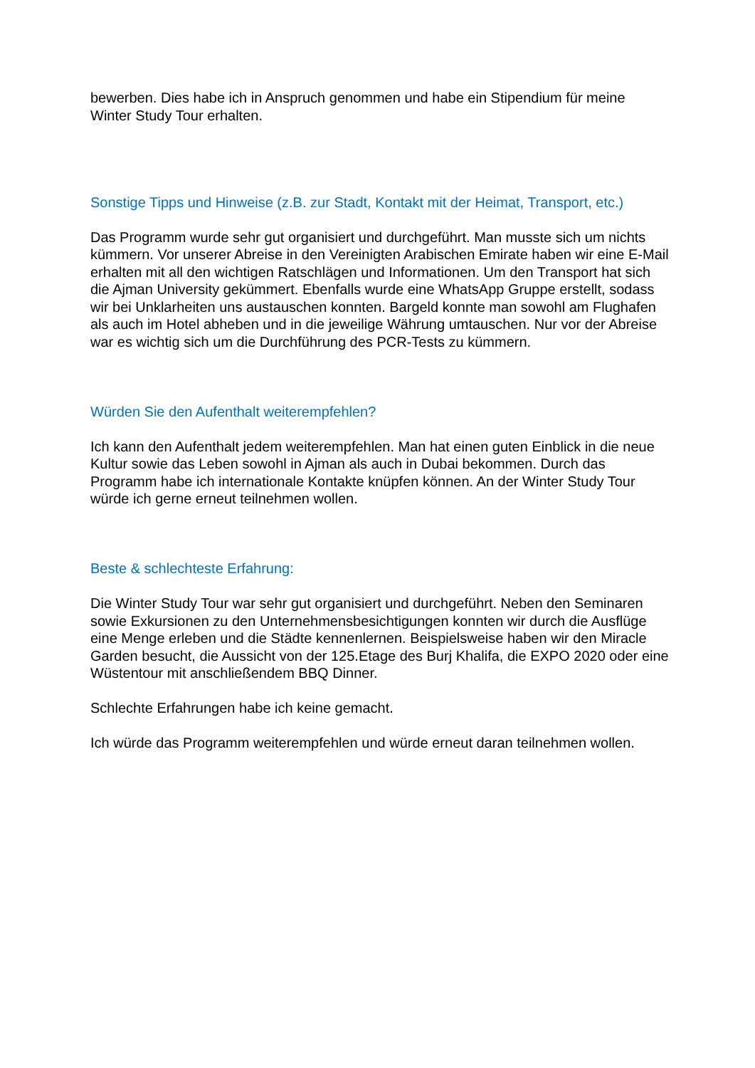bewerben. Dies habe ich in Anspruch genommen und habe ein Stipendium für meine Winter Study Tour erhalten.
Sonstige Tipps und Hinweise (z.B. zur Stadt, Kontakt mit der Heimat, Transport, etc.)
Das Programm wurde sehr gut organisiert und durchgeführt. Man musste sich um nichts kümmern. Vor unserer Abreise in den Vereinigten Arabischen Emirate haben wir eine E-Mail erhalten mit all den wichtigen Ratschlägen und Informationen. Um den Transport hat sich die Ajman University gekümmert. Ebenfalls wurde eine WhatsApp Gruppe erstellt, sodass wir bei Unklarheiten uns austauschen konnten. Bargeld konnte man sowohl am Flughafen als auch im Hotel abheben und in die jeweilige Währung umtauschen. Nur vor der Abreise war es wichtig sich um die Durchführung des PCR-Tests zu kümmern.
Würden Sie den Aufenthalt weiterempfehlen?
Ich kann den Aufenthalt jedem weiterempfehlen. Man hat einen guten Einblick in die neue Kultur sowie das Leben sowohl in Ajman als auch in Dubai bekommen. Durch das Programm habe ich internationale Kontakte knüpfen können. An der Winter Study Tour würde ich gerne erneut teilnehmen wollen.
Beste & schlechteste Erfahrung:
Die Winter Study Tour war sehr gut organisiert und durchgeführt. Neben den Seminaren sowie Exkursionen zu den Unternehmensbesichtigungen konnten wir durch die Ausflüge eine Menge erleben und die Städte kennenlernen. Beispielsweise haben wir den Miracle Garden besucht, die Aussicht von der 125.Etage des Burj Khalifa, die EXPO 2020 oder eine Wüstentour mit anschließendem BBQ Dinner.
Schlechte Erfahrungen habe ich keine gemacht.
Ich würde das Programm weiterempfehlen und würde erneut daran teilnehmen wollen.